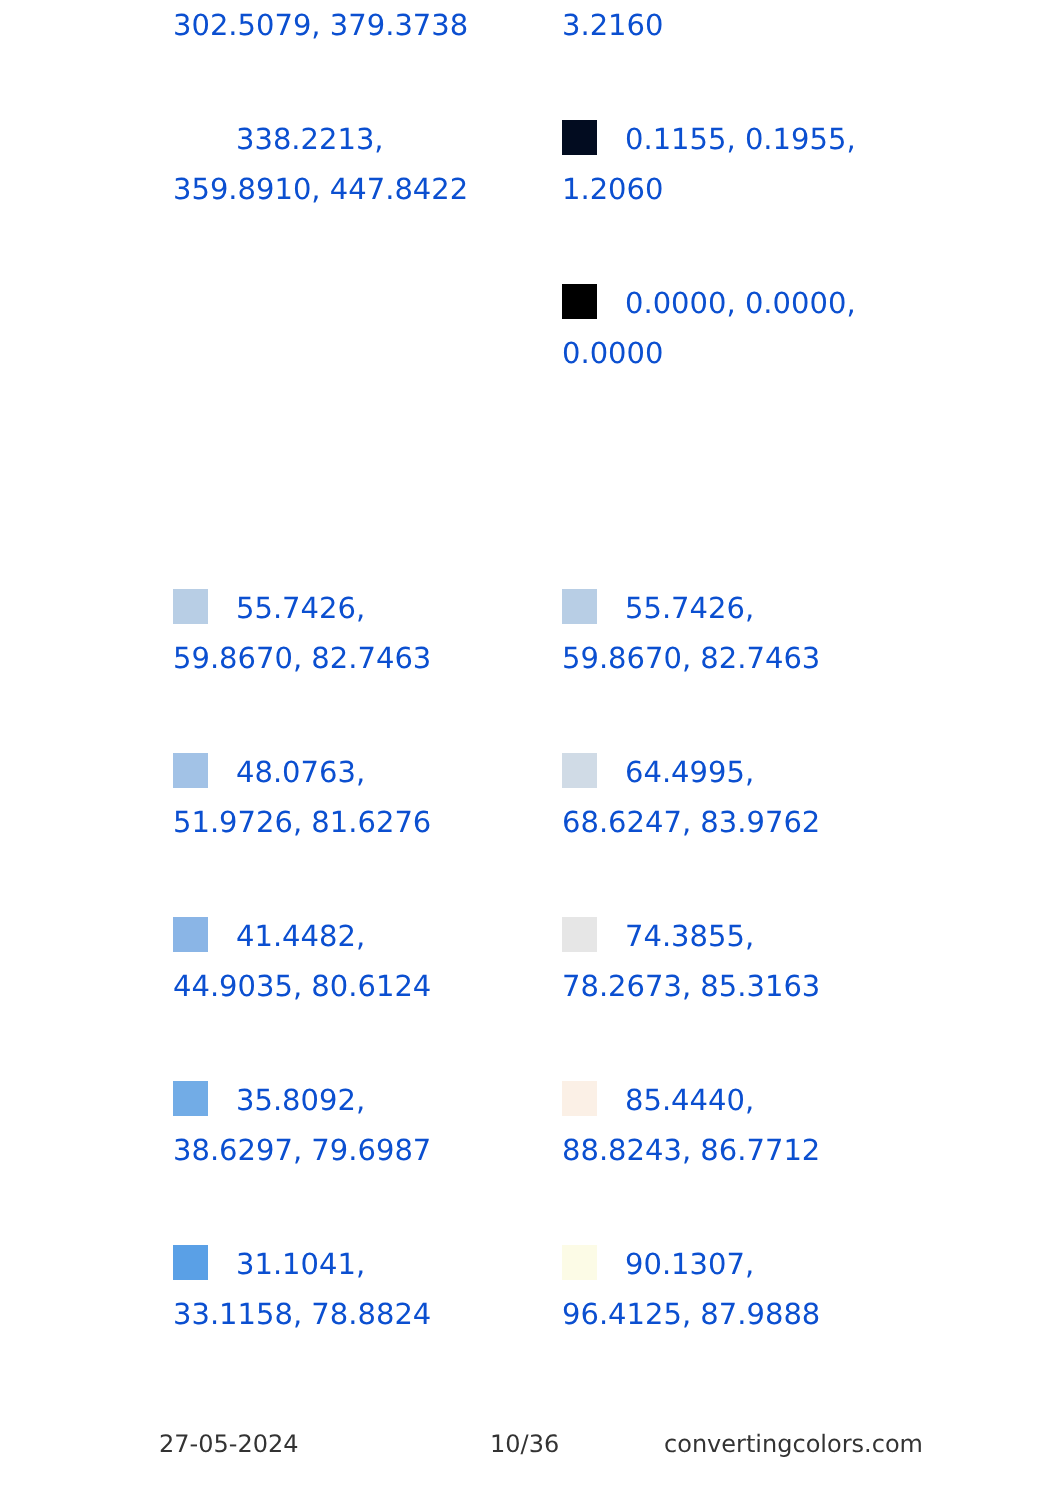302.5079, 379.3738 3.2160
338.2213, 359.8910, 447.8422
0.1155, 0.1955, 1.2060
0.0000, 0.0000, 0.0000
55.7426, 59.8670, 82.7463
55.7426, 59.8670, 82.7463
48.0763, 51.9726, 81.6276
64.4995, 68.6247, 83.9762
41.4482, 44.9035, 80.6124
74.3855, 78.2673, 85.3163
35.8092, 38.6297, 79.6987
85.4440, 88.8243, 86.7712
31.1041, 33.1158, 78.8824
90.1307, 96.4125, 87.9888
27-05-2024 10/36 convertingcolors.com